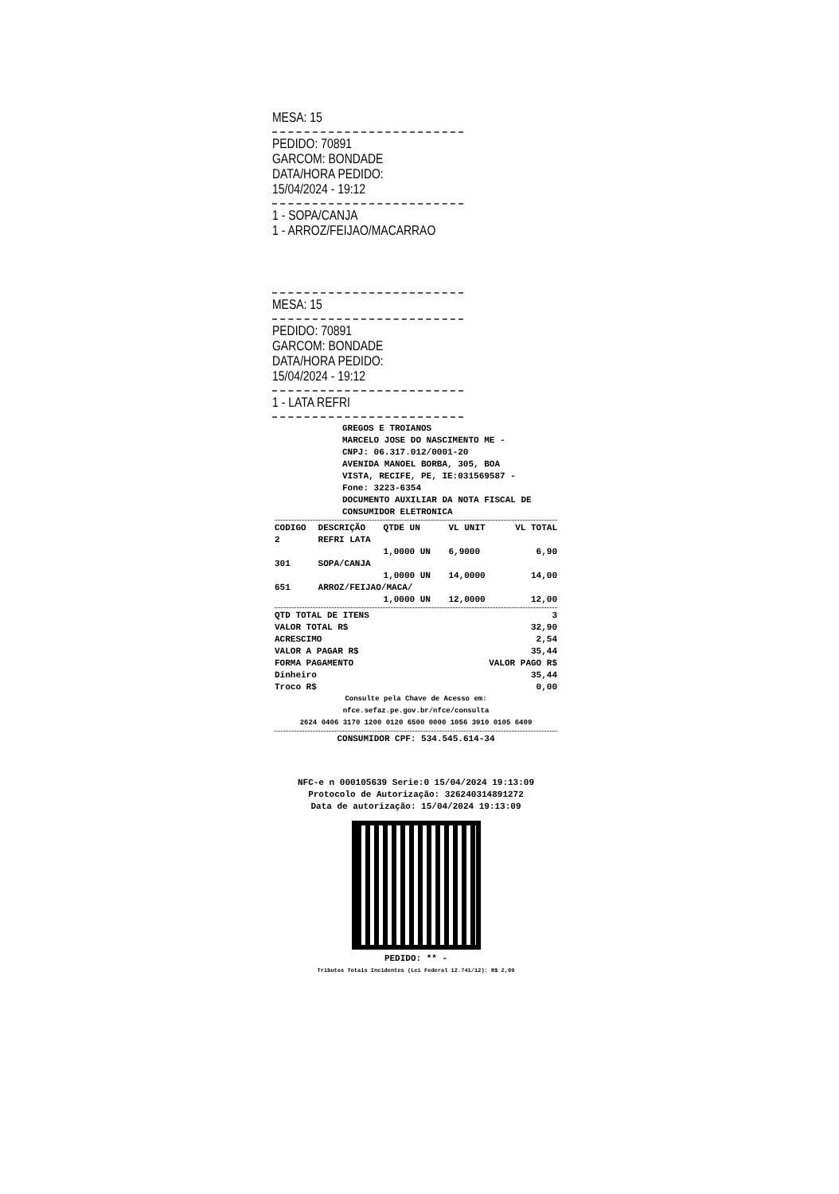MESA: 15
PEDIDO: 70891
GARCOM: BONDADE
DATA/HORA PEDIDO:
15/04/2024 - 19:12
1 - SOPA/CANJA
1 - ARROZ/FEIJAO/MACARRAO
MESA: 15
PEDIDO: 70891
GARCOM: BONDADE
DATA/HORA PEDIDO:
15/04/2024 - 19:12
1 - LATA REFRI
GREGOS E TROIANOS
MARCELO JOSE DO NASCIMENTO ME -
CNPJ: 06.317.012/0001-20
AVENIDA MANOEL BORBA, 305, BOA
VISTA, RECIFE, PE, IE:031569587 -
Fone: 3223-6354
DOCUMENTO AUXILIAR DA NOTA FISCAL DE
CONSUMIDOR ELETRONICA
| CODIGO | DESCRIÇÃO | QTDE UN | VL UNIT | VL TOTAL |
| --- | --- | --- | --- | --- |
| 2 | REFRI LATA | | | |
| | | 1,0000 UN | 6,9000 | 6,90 |
| 301 | SOPA/CANJA | | | |
| | | 1,0000 UN | 14,0000 | 14,00 |
| 651 | ARROZ/FEIJAO/MACA/ | | | |
| | | 1,0000 UN | 12,0000 | 12,00 |
| QTD TOTAL DE ITENS | 3 |
| VALOR TOTAL R$ | 32,90 |
| ACRESCIMO | 2,54 |
| VALOR A PAGAR R$ | 35,44 |
| FORMA PAGAMENTO | VALOR PAGO R$ |
| Dinheiro | 35,44 |
| Troco R$ | 0,00 |
Consulte pela Chave de Acesso em:
nfce.sefaz.pe.gov.br/nfce/consulta
2624 0406 3170 1200 0120 6500 0000 1056 3910 0105 6409
CONSUMIDOR CPF: 534.545.614-34
NFC-e n 000105639 Serie:0 15/04/2024 19:13:09
Protocolo de Autorização: 326240314891272
Data de autorização: 15/04/2024 19:13:09
PEDIDO: ** -
Tributos Totais Incidentes (Lei Federal 12.741/12): R$ 2,09